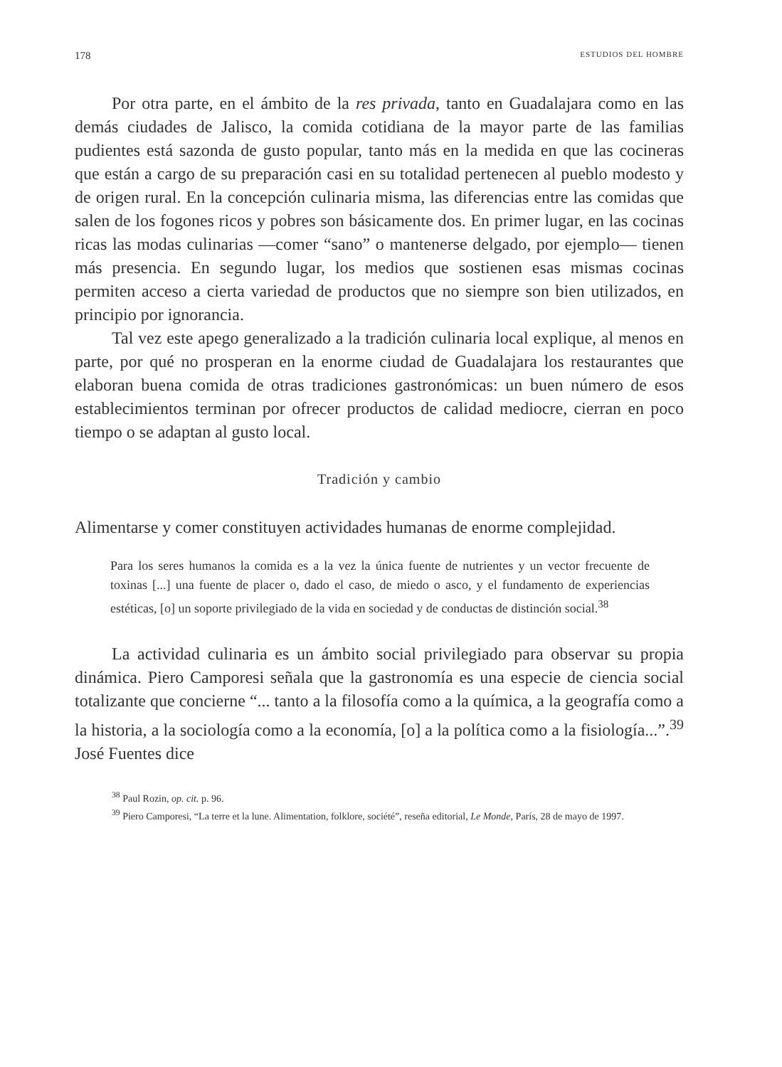178 ESTUDIOS DEL HOMBRE
Por otra parte, en el ámbito de la res privada, tanto en Guadalajara como en las demás ciudades de Jalisco, la comida cotidiana de la mayor parte de las familias pudientes está sazonda de gusto popular, tanto más en la medida en que las cocineras que están a cargo de su preparación casi en su totalidad pertenecen al pueblo modesto y de origen rural. En la concepción culinaria misma, las diferencias entre las comidas que salen de los fogones ricos y pobres son básicamente dos. En primer lugar, en las cocinas ricas las modas culinarias —comer “sano” o mantenerse delgado, por ejemplo— tienen más presencia. En segundo lugar, los medios que sostienen esas mismas cocinas permiten acceso a cierta variedad de productos que no siempre son bien utilizados, en principio por ignorancia.
Tal vez este apego generalizado a la tradición culinaria local explique, al menos en parte, por qué no prosperan en la enorme ciudad de Guadalajara los restaurantes que elaboran buena comida de otras tradiciones gastronómicas: un buen número de esos establecimientos terminan por ofrecer productos de calidad mediocre, cierran en poco tiempo o se adaptan al gusto local.
Tradición y cambio
Alimentarse y comer constituyen actividades humanas de enorme complejidad.
Para los seres humanos la comida es a la vez la única fuente de nutrientes y un vector frecuente de toxinas [...] una fuente de placer o, dado el caso, de miedo o asco, y el fundamento de experiencias estéticas, [o] un soporte privilegiado de la vida en sociedad y de conductas de distinción social.<sup>38</sup>
La actividad culinaria es un ámbito social privilegiado para observar su propia dinámica. Piero Camporesi señala que la gastronomía es una especie de ciencia social totalizante que concierne “... tanto a la filosofía como a la química, a la geografía como a la historia, a la sociología como a la economía, [o] a la política como a la fisiología...”.<sup>39</sup> José Fuentes dice
<sup>38</sup> Paul Rozin, op. cit. p. 96.
<sup>39</sup> Piero Camporesi, “La terre et la lune. Alimentation, folklore, société”, reseña editorial, Le Monde, París, 28 de mayo de 1997.